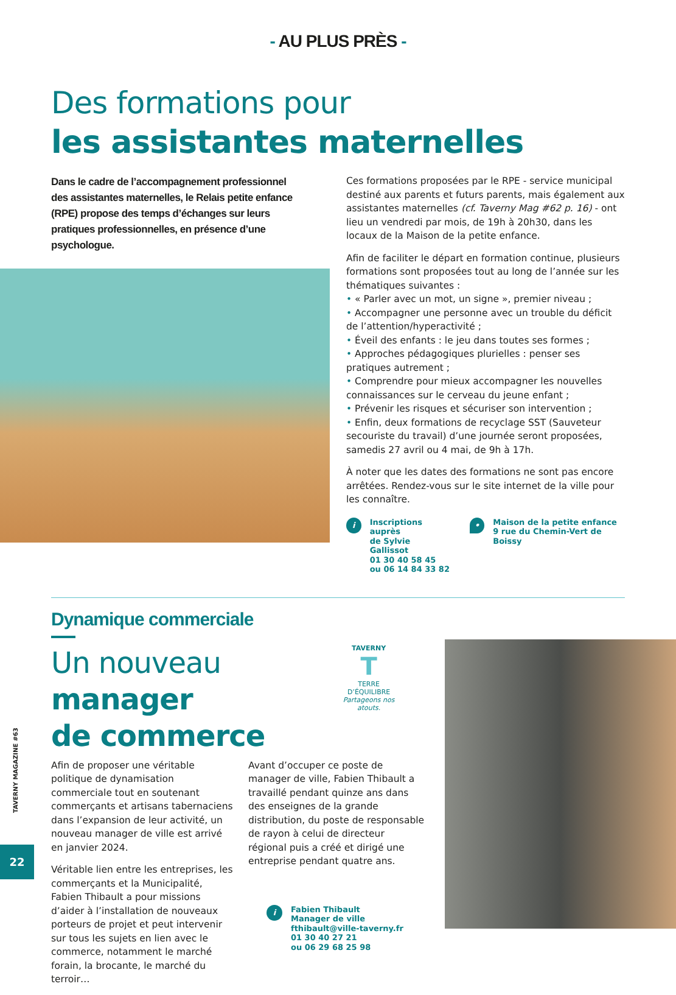- AU PLUS PRÈS -
Des formations pour
les assistantes maternelles
Dans le cadre de l’accompagnement professionnel des assistantes maternelles, le Relais petite enfance (RPE) propose des temps d’échanges sur leurs pratiques professionnelles, en présence d’une psychologue.
Ces formations proposées par le RPE - service municipal destiné aux parents et futurs parents, mais également aux assistantes maternelles (cf. Taverny Mag #62 p. 16) - ont lieu un vendredi par mois, de 19h à 20h30, dans les locaux de la Maison de la petite enfance.
Afin de faciliter le départ en formation continue, plusieurs formations sont proposées tout au long de l’année sur les thématiques suivantes :
• « Parler avec un mot, un signe », premier niveau ;
• Accompagner une personne avec un trouble du déficit de l’attention/hyperactivité ;
• Éveil des enfants : le jeu dans toutes ses formes ;
• Approches pédagogiques plurielles : penser ses pratiques autrement ;
• Comprendre pour mieux accompagner les nouvelles connaissances sur le cerveau du jeune enfant ;
• Prévenir les risques et sécuriser son intervention ;
• Enfin, deux formations de recyclage SST (Sauveteur secouriste du travail) d’une journée seront proposées, samedis 27 avril ou 4 mai, de 9h à 17h.
À noter que les dates des formations ne sont pas encore arrêtées. Rendez-vous sur le site internet de la ville pour les connaître.
i
Inscriptions auprès
de Sylvie Gallissot
01 30 40 58 45
ou 06 14 84 33 82
•
Maison de la petite enfance
9 rue du Chemin-Vert de Boissy
Dynamique commerciale
Un nouveau manager
de commerce
TAVERNY
T
TERRE D’ÉQUILIBRE
Partageons nos atouts.
Afin de proposer une véritable politique de dynamisation commerciale tout en soutenant commerçants et artisans tabernaciens dans l’expansion de leur activité, un nouveau manager de ville est arrivé en janvier 2024.
Véritable lien entre les entreprises, les commerçants et la Municipalité, Fabien Thibault a pour missions d’aider à l’installation de nouveaux porteurs de projet et peut intervenir sur tous les sujets en lien avec le commerce, notamment le marché forain, la brocante, le marché du terroir…
Avant d’occuper ce poste de manager de ville, Fabien Thibault a travaillé pendant quinze ans dans des enseignes de la grande distribution, du poste de responsable de rayon à celui de directeur régional puis a créé et dirigé une entreprise pendant quatre ans.
i
Fabien Thibault
Manager de ville
fthibault@ville-taverny.fr
01 30 40 27 21
ou 06 29 68 25 98
TAVERNY MAGAZINE #63
22